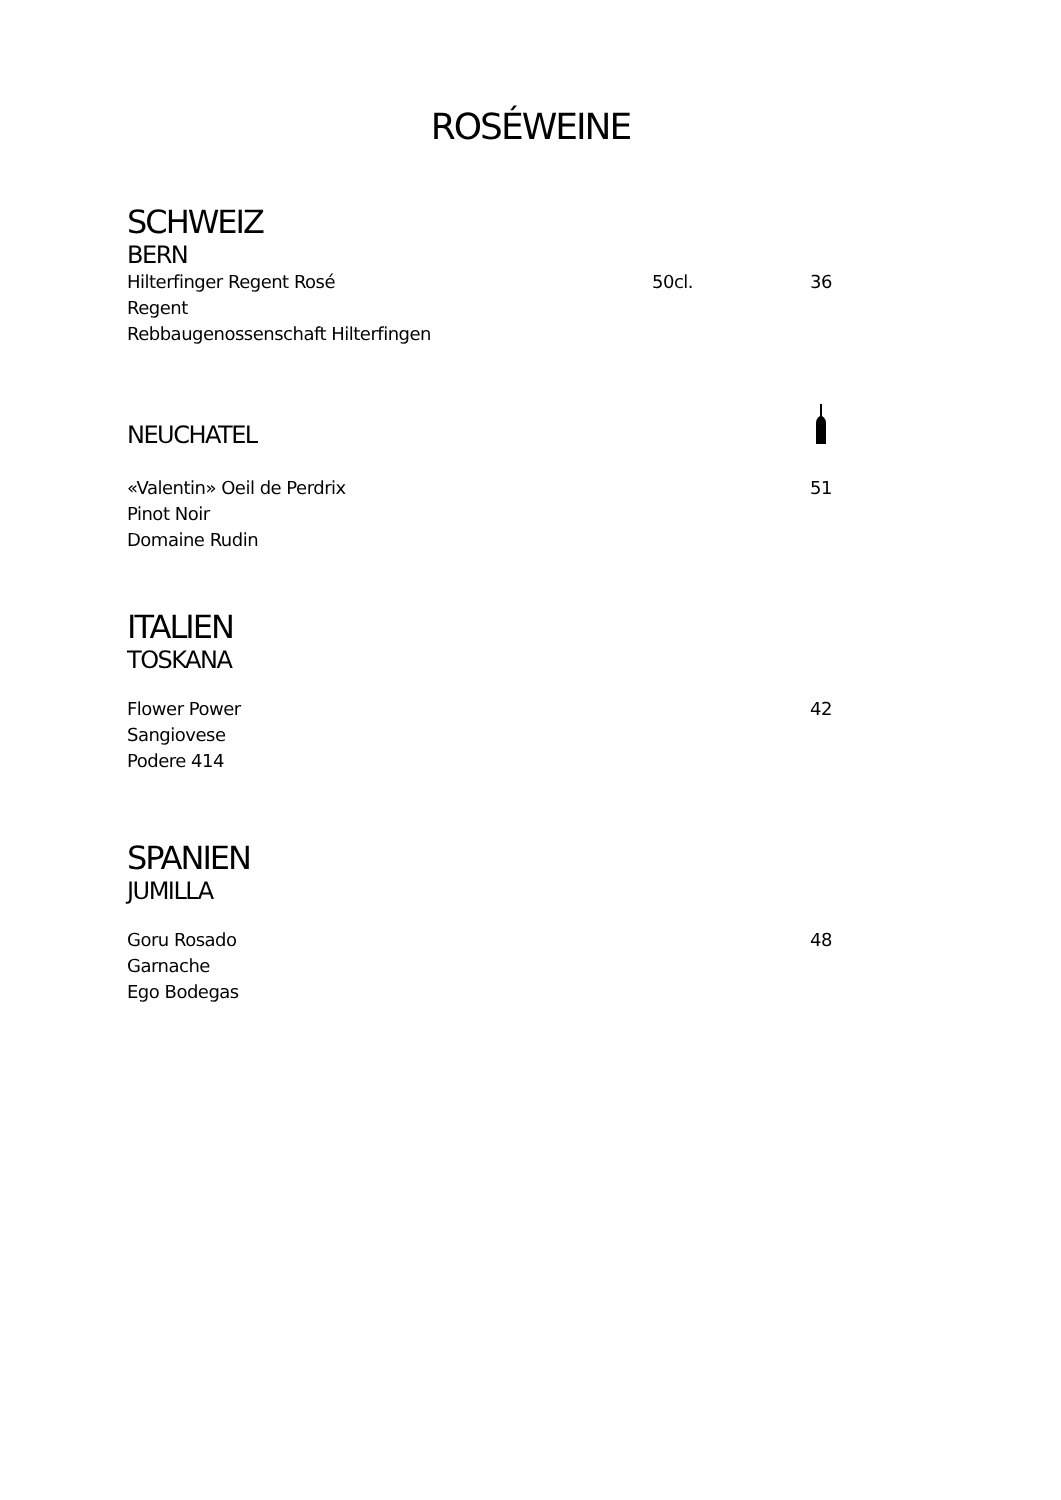ROSÉWEINE
SCHWEIZ
BERN
Hilterfinger Regent Rosé 50cl. 36
Regent
Rebbaugenossenschaft Hilterfingen
NEUCHATEL
«Valentin» Oeil de Perdrix 51
Pinot Noir
Domaine Rudin
ITALIEN
TOSKANA
Flower Power 42
Sangiovese
Podere 414
SPANIEN
JUMILLA
Goru Rosado 48
Garnache
Ego Bodegas